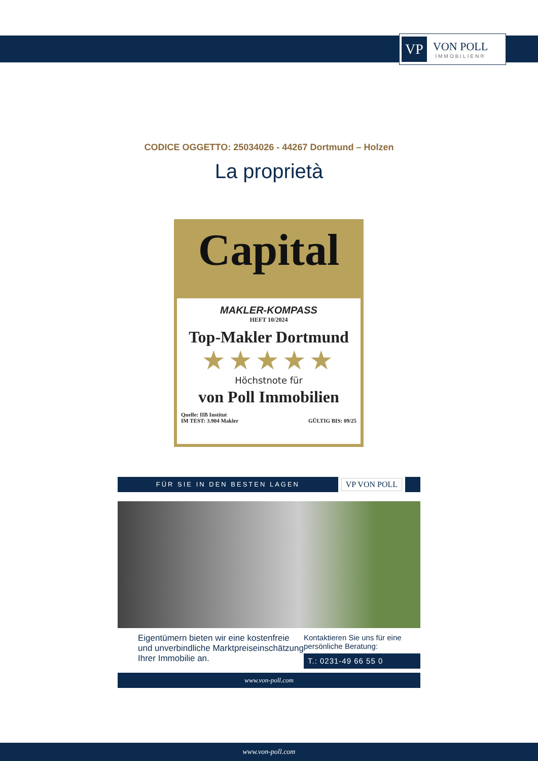VP
VON POLL
IMMOBILIEN®
CODICE OGGETTO: 25034026 - 44267 Dortmund – Holzen
La proprietà
Capital
MAKLER-KOMPASS
HEFT 10/2024
Top-Makler Dortmund
★★★★★
Höchstnote für
von Poll Immobilien
Quelle: IIB Institut
IM TEST: 3.904 Makler GÜLTIG BIS: 09/25
FÜR SIE IN DEN BESTEN LAGEN
VP VON POLL
Eigentümern bieten wir eine kostenfreie und unverbindliche Marktpreiseinschätzung Ihrer Immobilie an.
Kontaktieren Sie uns für eine persönliche Beratung:
T.: 0231-49 66 55 0
www.von-poll.com
www.von-poll.com